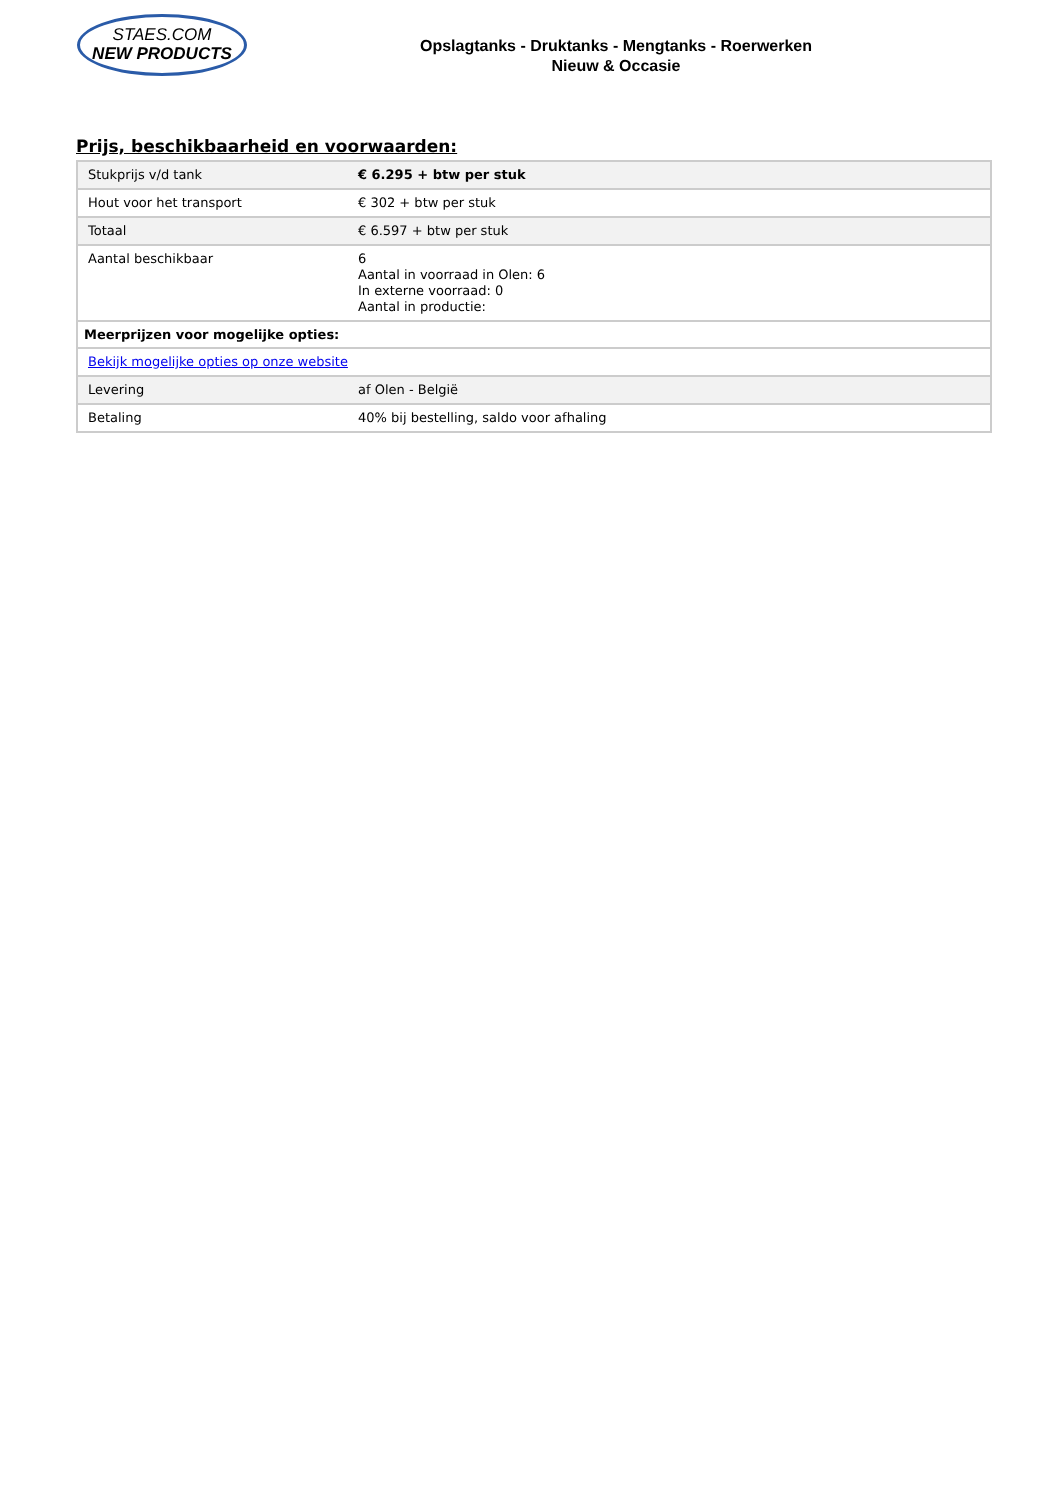STAES.COM
NEW PRODUCTS
Opslagtanks - Druktanks - Mengtanks - Roerwerken
Nieuw & Occasie
Prijs, beschikbaarheid en voorwaarden:
| Stukprijs v/d tank | € 6.295 + btw per stuk |
| Hout voor het transport | € 302 + btw per stuk |
| Totaal | € 6.597 + btw per stuk |
| Aantal beschikbaar | 6 Aantal in voorraad in Olen: 6 In externe voorraad: 0 Aantal in productie: |
| Meerprijzen voor mogelijke opties: | |
| Bekijk mogelijke opties op onze website | |
| Levering | af Olen - België |
| Betaling | 40% bij bestelling, saldo voor afhaling |